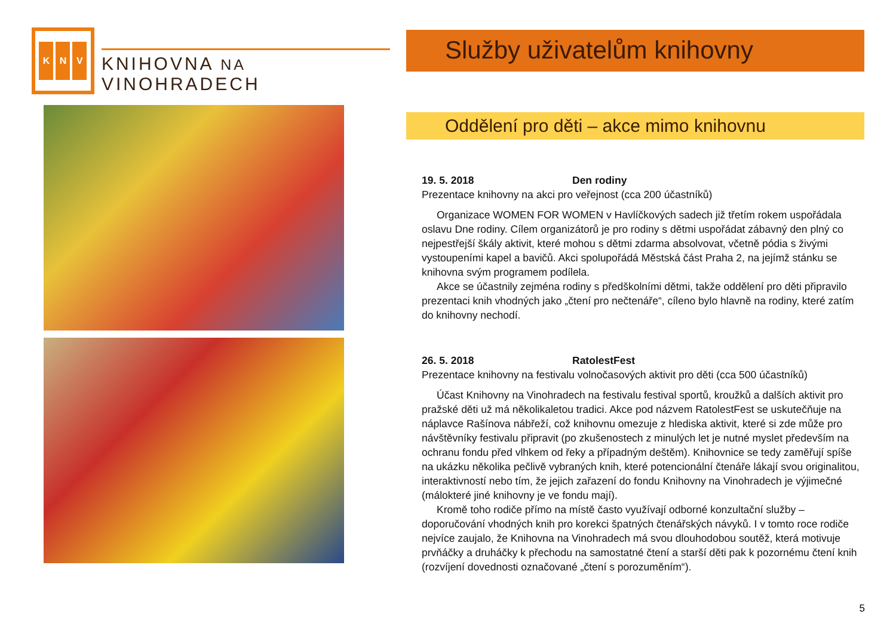K N V
KNIHOVNA NA VINOHRADECH
Služby uživatelům knihovny
Oddělení pro děti – akce mimo knihovnu
19. 5. 2018 Den rodiny
Prezentace knihovny na akci pro veřejnost (cca 200 účastníků)
Organizace WOMEN FOR WOMEN v Havlíčkových sadech již třetím rokem uspořádala oslavu Dne rodiny. Cílem organizátorů je pro rodiny s dětmi uspořádat zábavný den plný co nejpestřejší škály aktivit, které mohou s dětmi zdarma absolvovat, včetně pódia s živými vystoupeními kapel a bavičů. Akci spolupořádá Městská část Praha 2, na jejímž stánku se knihovna svým programem podílela.
Akce se účastnily zejména rodiny s předškolními dětmi, takže oddělení pro děti připravilo prezentaci knih vhodných jako „čtení pro nečtenáře“, cíleno bylo hlavně na rodiny, které zatím do knihovny nechodí.
26. 5. 2018 RatolestFest
Prezentace knihovny na festivalu volnočasových aktivit pro děti (cca 500 účastníků)
Účast Knihovny na Vinohradech na festivalu festival sportů, kroužků a dalších aktivit pro pražské děti už má několikaletou tradici. Akce pod názvem RatolestFest se uskutečňuje na náplavce Rašínova nábřeží, což knihovnu omezuje z hlediska aktivit, které si zde může pro návštěvníky festivalu připravit (po zkušenostech z minulých let je nutné myslet především na ochranu fondu před vlhkem od řeky a případným deštěm). Knihovnice se tedy zaměřují spíše na ukázku několika pečlivě vybraných knih, které potencionální čtenáře lákají svou originalitou, interaktivností nebo tím, že jejich zařazení do fondu Knihovny na Vinohradech je výjimečné (málokteré jiné knihovny je ve fondu mají).
Kromě toho rodiče přímo na místě často využívají odborné konzultační služby – doporučování vhodných knih pro korekci špatných čtenářských návyků. I v tomto roce rodiče nejvíce zaujalo, že Knihovna na Vinohradech má svou dlouhodobou soutěž, která motivuje prvňáčky a druháčky k přechodu na samostatné čtení a starší děti pak k pozornému čtení knih (rozvíjení dovednosti označované „čtení s porozuměním“).
5